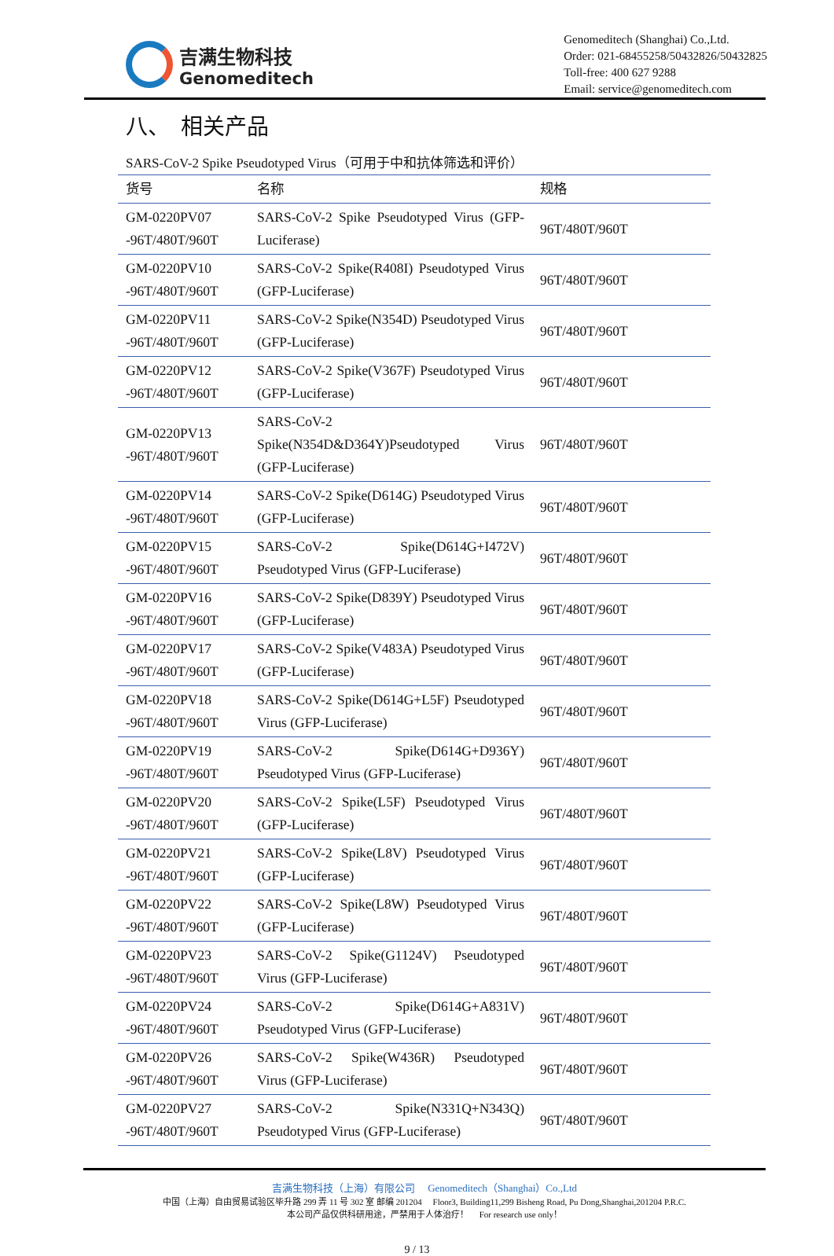吉满生物科技
Genomeditech
Genomeditech (Shanghai) Co.,Ltd.
Order: 021-68455258/50432826/50432825
Toll-free: 400 627 9288
Email: service@genomeditech.com
八、　相关产品
SARS-CoV-2 Spike Pseudotyped Virus（可用于中和抗体筛选和评价）
| 货号 | 名称 | 规格 |
| --- | --- | --- |
| GM-0220PV07 -96T/480T/960T | SARS-CoV-2 Spike Pseudotyped Virus (GFP-Luciferase) | 96T/480T/960T |
| GM-0220PV10 -96T/480T/960T | SARS-CoV-2 Spike(R408I) Pseudotyped Virus (GFP-Luciferase) | 96T/480T/960T |
| GM-0220PV11 -96T/480T/960T | SARS-CoV-2 Spike(N354D) Pseudotyped Virus (GFP-Luciferase) | 96T/480T/960T |
| GM-0220PV12 -96T/480T/960T | SARS-CoV-2 Spike(V367F) Pseudotyped Virus (GFP-Luciferase) | 96T/480T/960T |
| GM-0220PV13 -96T/480T/960T | SARS-CoV-2 Spike(N354D&D364Y)Pseudotyped Virus (GFP-Luciferase) | 96T/480T/960T |
| GM-0220PV14 -96T/480T/960T | SARS-CoV-2 Spike(D614G) Pseudotyped Virus (GFP-Luciferase) | 96T/480T/960T |
| GM-0220PV15 -96T/480T/960T | SARS-CoV-2 Spike(D614G+I472V) Pseudotyped Virus (GFP-Luciferase) | 96T/480T/960T |
| GM-0220PV16 -96T/480T/960T | SARS-CoV-2 Spike(D839Y) Pseudotyped Virus (GFP-Luciferase) | 96T/480T/960T |
| GM-0220PV17 -96T/480T/960T | SARS-CoV-2 Spike(V483A) Pseudotyped Virus (GFP-Luciferase) | 96T/480T/960T |
| GM-0220PV18 -96T/480T/960T | SARS-CoV-2 Spike(D614G+L5F) Pseudotyped Virus (GFP-Luciferase) | 96T/480T/960T |
| GM-0220PV19 -96T/480T/960T | SARS-CoV-2 Spike(D614G+D936Y) Pseudotyped Virus (GFP-Luciferase) | 96T/480T/960T |
| GM-0220PV20 -96T/480T/960T | SARS-CoV-2 Spike(L5F) Pseudotyped Virus (GFP-Luciferase) | 96T/480T/960T |
| GM-0220PV21 -96T/480T/960T | SARS-CoV-2 Spike(L8V) Pseudotyped Virus (GFP-Luciferase) | 96T/480T/960T |
| GM-0220PV22 -96T/480T/960T | SARS-CoV-2 Spike(L8W) Pseudotyped Virus (GFP-Luciferase) | 96T/480T/960T |
| GM-0220PV23 -96T/480T/960T | SARS-CoV-2 Spike(G1124V) Pseudotyped Virus (GFP-Luciferase) | 96T/480T/960T |
| GM-0220PV24 -96T/480T/960T | SARS-CoV-2 Spike(D614G+A831V) Pseudotyped Virus (GFP-Luciferase) | 96T/480T/960T |
| GM-0220PV26 -96T/480T/960T | SARS-CoV-2 Spike(W436R) Pseudotyped Virus (GFP-Luciferase) | 96T/480T/960T |
| GM-0220PV27 -96T/480T/960T | SARS-CoV-2 Spike(N331Q+N343Q) Pseudotyped Virus (GFP-Luciferase) | 96T/480T/960T |
吉满生物科技（上海）有限公司 　Genomeditech（Shanghai）Co.,Ltd
中国（上海）自由贸易试验区毕升路 299 弄 11 号 302 室 邮编 201204 　Floor3, Building11,299 Bisheng Road, Pu Dong,Shanghai,201204 P.R.C.
本公司产品仅供科研用途，严禁用于人体治疗！ 　For research use only！
9 / 13